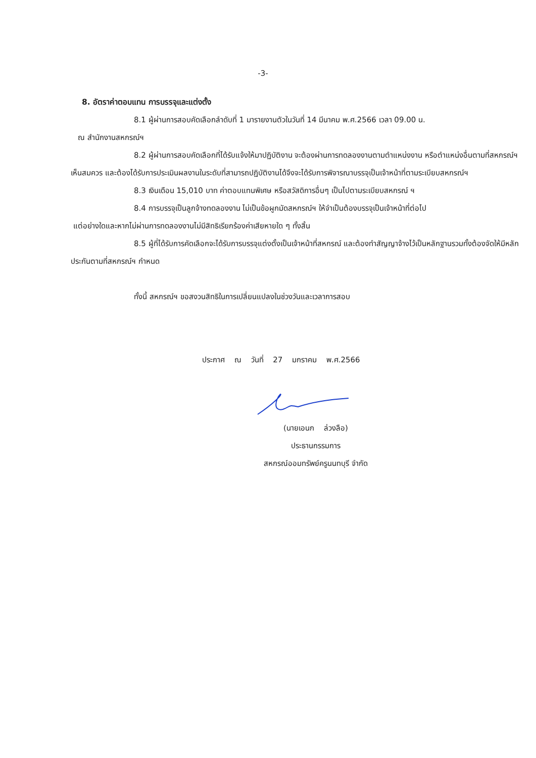-3-
8. อัตราค่าตอบแทน การบรรจุและแต่งตั้ง
8.1 ผู้ผ่านการสอบคัดเลือกลำดับที่ 1 มารายงานตัวในวันที่ 14 มีนาคม พ.ศ.2566 เวลา 09.00 น.
ณ สำนักงานสหกรณ์ฯ
8.2 ผู้ผ่านการสอบคัดเลือกที่ได้รับแจ้งให้มาปฏิบัติงาน จะต้องผ่านการทดลองงานตามตำแหน่งงาน หรือตำแหน่งอื่นตามที่สหกรณ์ฯ เห็นสมควร และต้องได้รับการประเมินผลงานในระดับที่สามารถปฏิบัติงานได้จึงจะได้รับการพิจารณาบรรจุเป็นเจ้าหน้าที่ตามระเบียบสหกรณ์ฯ
8.3 เงินเดือน 15,010 บาท ค่าตอบแทนพิเศษ หรือสวัสดิการอื่นๆ เป็นไปตามระเบียบสหกรณ์ ฯ
8.4 การบรรจุเป็นลูกจ้างทดลองงาน ไม่เป็นข้อผูกมัดสหกรณ์ฯ ให้จำเป็นต้องบรรจุเป็นเจ้าหน้าที่ต่อไป
แต่อย่างใดและหากไม่ผ่านการทดลองงานไม่มีสิทธิเรียกร้องค่าเสียหายใด ๆ ทั้งสิ้น
8.5 ผู้ที่ได้รับการคัดเลือกจะได้รับการบรรจุแต่งตั้งเป็นเจ้าหน้าที่สหกรณ์ และต้องทำสัญญาจ้างไว้เป็นหลักฐานรวมทั้งต้องจัดให้มีหลักประกันตามที่สหกรณ์ฯ กำหนด
ทั้งนี้ สหกรณ์ฯ ขอสงวนสิทธิในการเปลี่ยนแปลงในช่วงวันและเวลาการสอบ
ประกาศ ณ วันที่ 27 มกราคม พ.ศ.2566
(นายเอนก ล่วงลือ)
ประธานกรรมการ
สหกรณ์ออมทรัพย์ครูนนทบุรี จำกัด